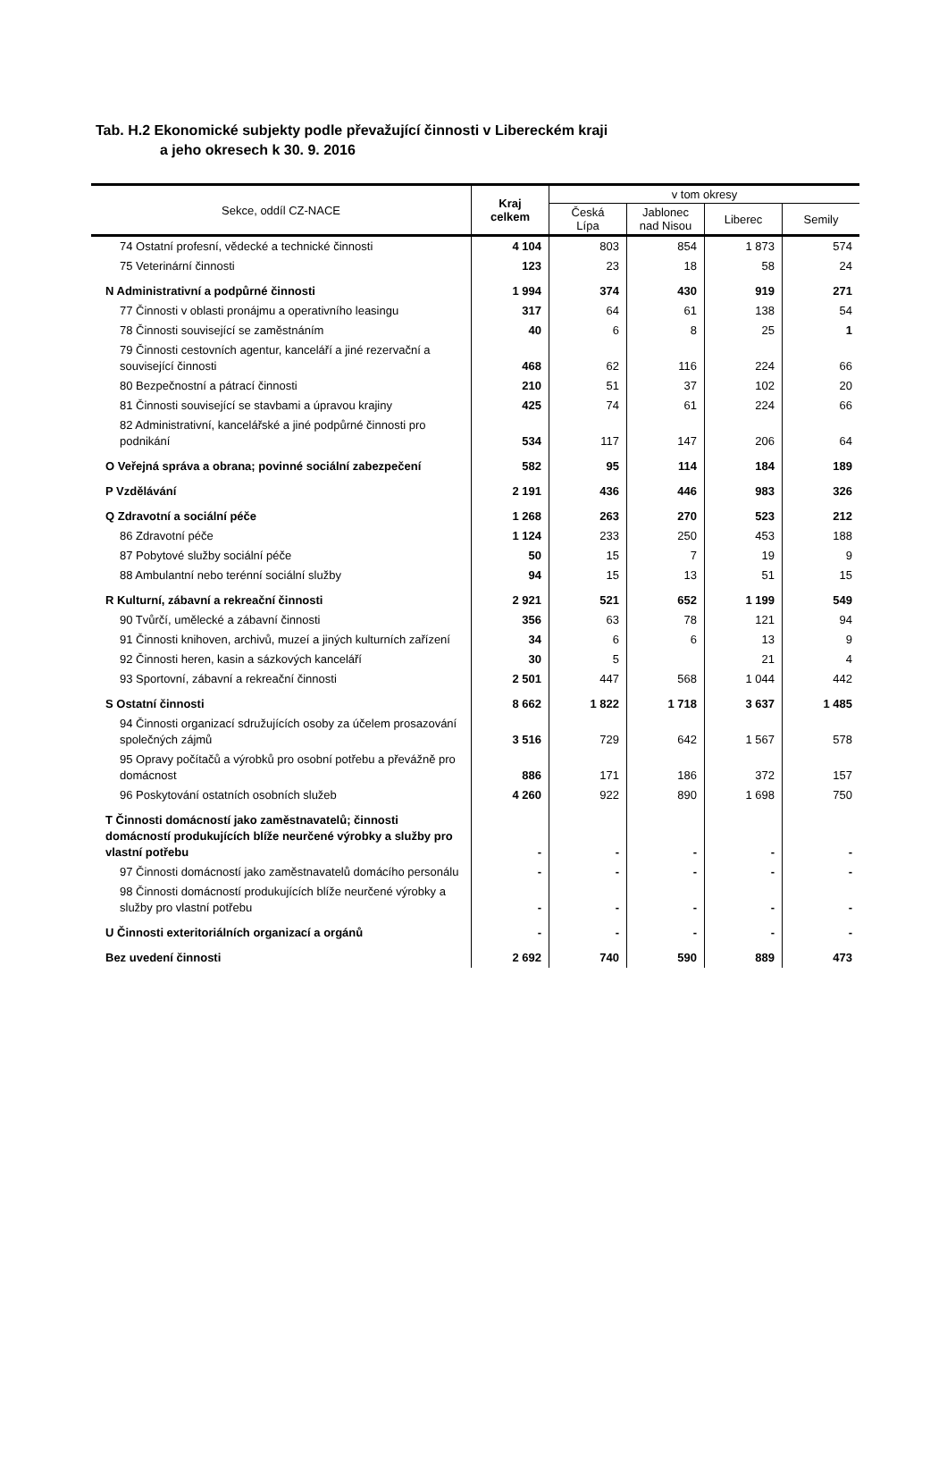Tab. H.2 Ekonomické subjekty podle převažující činnosti v Libereckém kraji
a jeho okresech k 30. 9. 2016
| Sekce, oddíl CZ-NACE | Kraj celkem | v tom okresy | | | |
| --- | --- | --- | --- | --- | --- |
| | | Česká Lípa | Jablonec nad Nisou | Liberec | Semily |
| 74 Ostatní profesní, vědecké a technické činnosti | 4 104 | 803 | 854 | 1 873 | 574 |
| 75 Veterinární činnosti | 123 | 23 | 18 | 58 | 24 |
| N Administrativní a podpůrné činnosti | 1 994 | 374 | 430 | 919 | 271 |
| 77 Činnosti v oblasti pronájmu a operativního leasingu | 317 | 64 | 61 | 138 | 54 |
| 78 Činnosti související se zaměstnáním | 40 | 6 | 8 | 25 | 1 |
| 79 Činnosti cestovních agentur, kanceláří a jiné rezervační a související činnosti | 468 | 62 | 116 | 224 | 66 |
| 80 Bezpečnostní a pátrací činnosti | 210 | 51 | 37 | 102 | 20 |
| 81 Činnosti související se stavbami a úpravou krajiny | 425 | 74 | 61 | 224 | 66 |
| 82 Administrativní, kancelářské a jiné podpůrné činnosti pro podnikání | 534 | 117 | 147 | 206 | 64 |
| O Veřejná správa a obrana; povinné sociální zabezpečení | 582 | 95 | 114 | 184 | 189 |
| P Vzdělávání | 2 191 | 436 | 446 | 983 | 326 |
| Q Zdravotní a sociální péče | 1 268 | 263 | 270 | 523 | 212 |
| 86 Zdravotní péče | 1 124 | 233 | 250 | 453 | 188 |
| 87 Pobytové služby sociální péče | 50 | 15 | 7 | 19 | 9 |
| 88 Ambulantní nebo terénní sociální služby | 94 | 15 | 13 | 51 | 15 |
| R Kulturní, zábavní a rekreační činnosti | 2 921 | 521 | 652 | 1 199 | 549 |
| 90 Tvůrčí, umělecké a zábavní činnosti | 356 | 63 | 78 | 121 | 94 |
| 91 Činnosti knihoven, archivů, muzeí a jiných kulturních zařízení | 34 | 6 | 6 | 13 | 9 |
| 92 Činnosti heren, kasin a sázkových kanceláří | 30 | 5 | | 21 | 4 |
| 93 Sportovní, zábavní a rekreační činnosti | 2 501 | 447 | 568 | 1 044 | 442 |
| S Ostatní činnosti | 8 662 | 1 822 | 1 718 | 3 637 | 1 485 |
| 94 Činnosti organizací sdružujících osoby za účelem prosazování společných zájmů | 3 516 | 729 | 642 | 1 567 | 578 |
| 95 Opravy počítačů a výrobků pro osobní potřebu a převážně pro domácnost | 886 | 171 | 186 | 372 | 157 |
| 96 Poskytování ostatních osobních služeb | 4 260 | 922 | 890 | 1 698 | 750 |
| T Činnosti domácností jako zaměstnavatelů; činnosti domácností produkujících blíže neurčené výrobky a služby pro vlastní potřebu | - | - | - | - | - |
| 97 Činnosti domácností jako zaměstnavatelů domácího personálu | - | - | - | - | - |
| 98 Činnosti domácností produkujících blíže neurčené výrobky a služby pro vlastní potřebu | - | - | - | - | - |
| U Činnosti exteritoriálních organizací a orgánů | - | - | - | - | - |
| Bez uvedení činnosti | 2 692 | 740 | 590 | 889 | 473 |